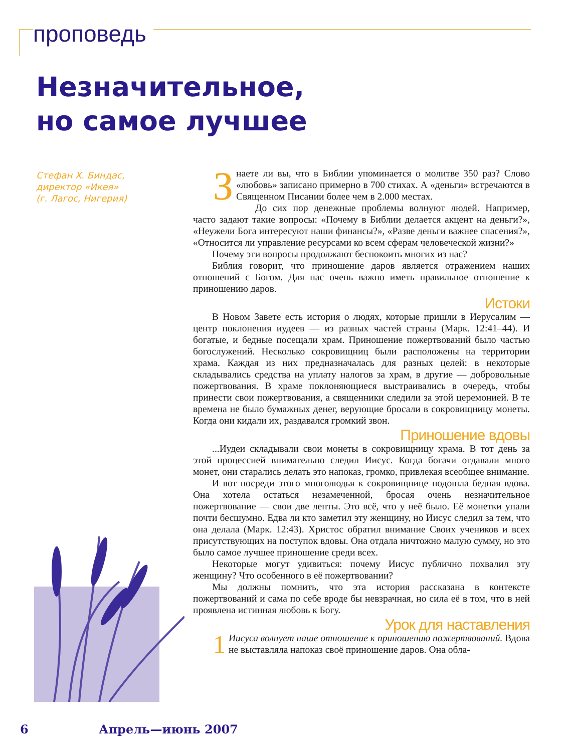проповедь
Незначительное,
но самое лучшее
Стефан Х. Биндас,
директор «Икея»
(г. Лагос, Нигерия)
Знаете ли вы, что в Библии упоминается о молитве 350 раз? Слово «любовь» записано примерно в 700 стихах. А «деньги» встречаются в Священном Писании более чем в 2.000 местах.
До сих пор денежные проблемы волнуют людей. Например, часто задают такие вопросы: «Почему в Библии делается акцент на деньги?», «Неужели Бога интересуют наши финансы?», «Разве деньги важнее спасения?», «Относится ли управление ресурсами ко всем сферам человеческой жизни?»
Почему эти вопросы продолжают беспокоить многих из нас?
Библия говорит, что приношение даров является отражением наших отношений с Богом. Для нас очень важно иметь правильное отношение к приношению даров.
Истоки
В Новом Завете есть история о людях, которые пришли в Иерусалим — центр поклонения иудеев — из разных частей страны (Марк. 12:41–44). И богатые, и бедные посещали храм. Приношение пожертвований было частью богослужений. Несколько сокровищниц были расположены на территории храма. Каждая из них предназначалась для разных целей: в некоторые складывались средства на уплату налогов за храм, в другие — добровольные пожертвования. В храме поклоняющиеся выстраивались в очередь, чтобы принести свои пожертвования, а священники следили за этой церемонией. В те времена не было бумажных денег, верующие бросали в сокровищницу монеты. Когда они кидали их, раздавался громкий звон.
Приношение вдовы
...Иудеи складывали свои монеты в сокровищницу храма. В тот день за этой процессией внимательно следил Иисус. Когда богачи отдавали много монет, они старались делать это напоказ, громко, привлекая всеобщее внимание.
И вот посреди этого многолюдья к сокровищнице подошла бедная вдова. Она хотела остаться незамеченной, бросая очень незначительное пожертвование — свои две лепты. Это всё, что у неё было. Её монетки упали почти бесшумно. Едва ли кто заметил эту женщину, но Иисус следил за тем, что она делала (Марк. 12:43). Христос обратил внимание Своих учеников и всех присутствующих на поступок вдовы. Она отдала ничтожно малую сумму, но это было самое лучшее приношение среди всех.
Некоторые могут удивиться: почему Иисус публично похвалил эту женщину? Что особенного в её пожертвовании?
Мы должны помнить, что эта история рассказана в контексте пожертвований и сама по себе вроде бы невзрачная, но сила её в том, что в ней проявлена истинная любовь к Богу.
Урок для наставления
1 Иисуса волнует наше отношение к приношению пожертвований. Вдова не выставляла напоказ своё приношение даров. Она обла-
6 Апрель—июнь 2007